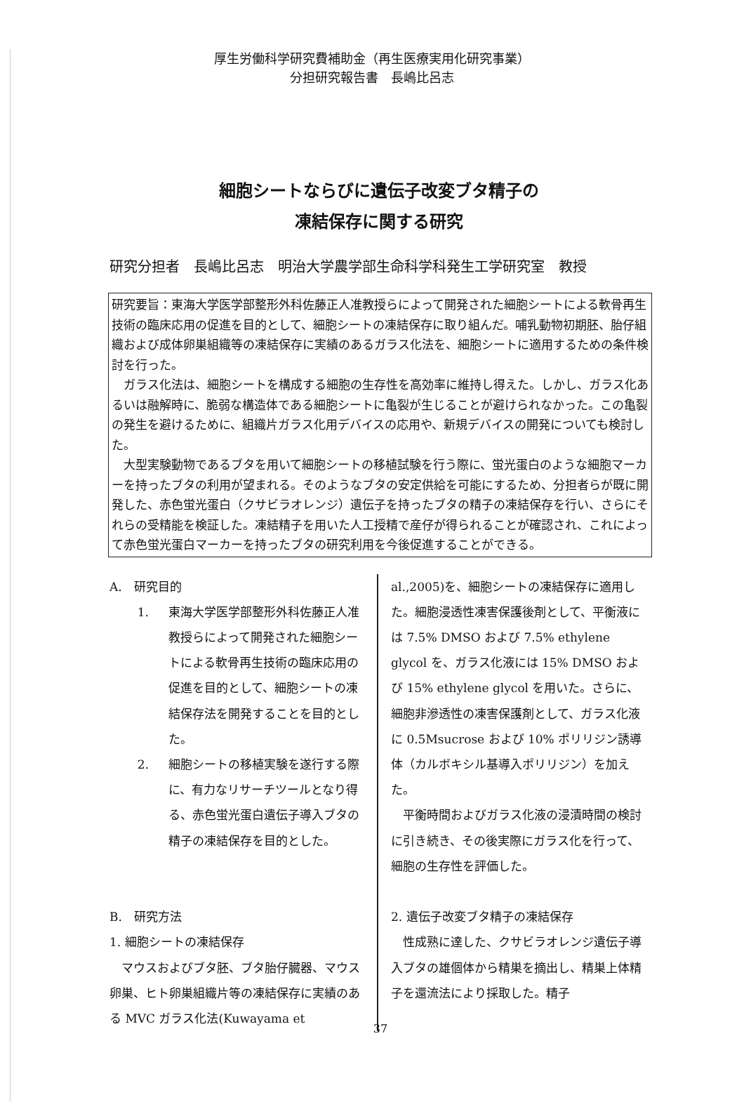厚生労働科学研究費補助金（再生医療実用化研究事業）
分担研究報告書　長嶋比呂志
細胞シートならびに遺伝子改変ブタ精子の
凍結保存に関する研究
研究分担者　長嶋比呂志　明治大学農学部生命科学科発生工学研究室　教授
研究要旨：東海大学医学部整形外科佐藤正人准教授らによって開発された細胞シートによる軟骨再生技術の臨床応用の促進を目的として、細胞シートの凍結保存に取り組んだ。哺乳動物初期胚、胎仔組織および成体卵巣組織等の凍結保存に実績のあるガラス化法を、細胞シートに適用するための条件検討を行った。
ガラス化法は、細胞シートを構成する細胞の生存性を高効率に維持し得えた。しかし、ガラス化あるいは融解時に、脆弱な構造体である細胞シートに亀裂が生じることが避けられなかった。この亀裂の発生を避けるために、組織片ガラス化用デバイスの応用や、新規デバイスの開発についても検討した。
大型実験動物であるブタを用いて細胞シートの移植試験を行う際に、蛍光蛋白のような細胞マーカーを持ったブタの利用が望まれる。そのようなブタの安定供給を可能にするため、分担者らが既に開発した、赤色蛍光蛋白（クサビラオレンジ）遺伝子を持ったブタの精子の凍結保存を行い、さらにそれらの受精能を検証した。凍結精子を用いた人工授精で産仔が得られることが確認され、これによって赤色蛍光蛋白マーカーを持ったブタの研究利用を今後促進することができる。
A.　研究目的
1. 東海大学医学部整形外科佐藤正人准教授らによって開発された細胞シートによる軟骨再生技術の臨床応用の促進を目的として、細胞シートの凍結保存法を開発することを目的とした。
2. 細胞シートの移植実験を遂行する際に、有力なリサーチツールとなり得る、赤色蛍光蛋白遺伝子導入ブタの精子の凍結保存を目的とした。
B.　研究方法
1. 細胞シートの凍結保存
マウスおよびブタ胚、ブタ胎仔臓器、マウス卵巣、ヒト卵巣組織片等の凍結保存に実績のある MVC ガラス化法(Kuwayama et
al.,2005)を、細胞シートの凍結保存に適用した。細胞浸透性凍害保護後剤として、平衡液には 7.5% DMSO および 7.5% ethylene glycol を、ガラス化液には 15% DMSO および 15% ethylene glycol を用いた。さらに、細胞非滲透性の凍害保護剤として、ガラス化液に 0.5Msucrose および 10% ポリリジン誘導体（カルボキシル基導入ポリリジン）を加えた。
平衡時間およびガラス化液の浸漬時間の検討に引き続き、その後実際にガラス化を行って、細胞の生存性を評価した。
2. 遺伝子改変ブタ精子の凍結保存
性成熟に達した、クサビラオレンジ遺伝子導入ブタの雄個体から精巣を摘出し、精巣上体精子を還流法により採取した。精子
37